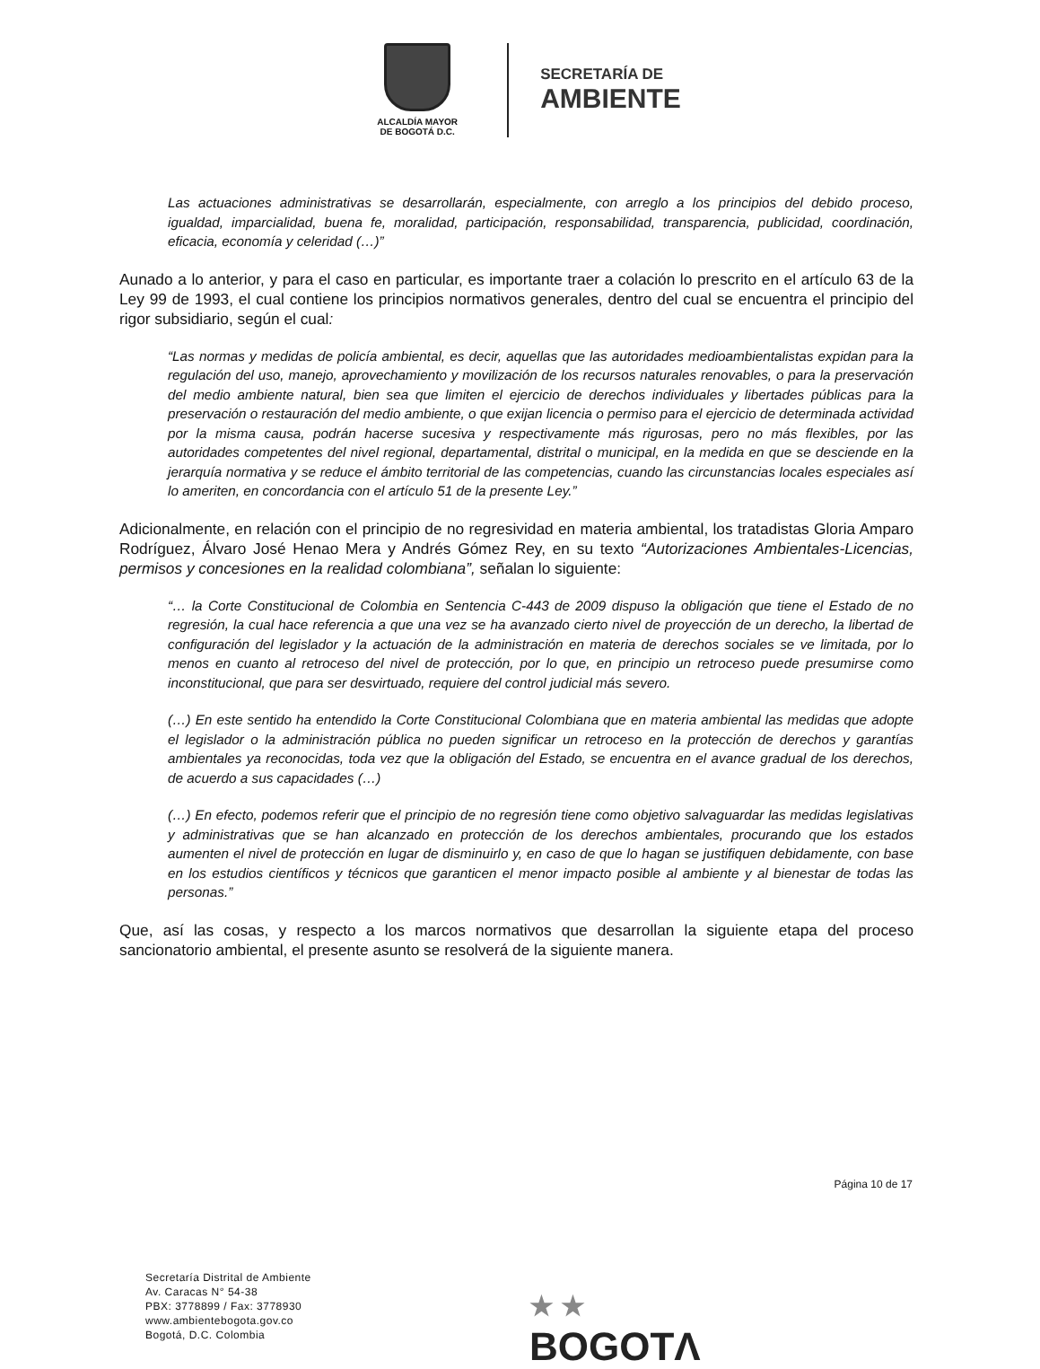ALCALDÍA MAYOR
DE BOGOTÁ D.C.
SECRETARÍA DE
AMBIENTE
Las actuaciones administrativas se desarrollarán, especialmente, con arreglo a los principios del debido proceso, igualdad, imparcialidad, buena fe, moralidad, participación, responsabilidad, transparencia, publicidad, coordinación, eficacia, economía y celeridad (…)”
Aunado a lo anterior, y para el caso en particular, es importante traer a colación lo prescrito en el artículo 63 de la Ley 99 de 1993, el cual contiene los principios normativos generales, dentro del cual se encuentra el principio del rigor subsidiario, según el cual:
“Las normas y medidas de policía ambiental, es decir, aquellas que las autoridades medioambientalistas expidan para la regulación del uso, manejo, aprovechamiento y movilización de los recursos naturales renovables, o para la preservación del medio ambiente natural, bien sea que limiten el ejercicio de derechos individuales y libertades públicas para la preservación o restauración del medio ambiente, o que exijan licencia o permiso para el ejercicio de determinada actividad por la misma causa, podrán hacerse sucesiva y respectivamente más rigurosas, pero no más flexibles, por las autoridades competentes del nivel regional, departamental, distrital o municipal, en la medida en que se desciende en la jerarquía normativa y se reduce el ámbito territorial de las competencias, cuando las circunstancias locales especiales así lo ameriten, en concordancia con el artículo 51 de la presente Ley.”
Adicionalmente, en relación con el principio de no regresividad en materia ambiental, los tratadistas Gloria Amparo Rodríguez, Álvaro José Henao Mera y Andrés Gómez Rey, en su texto “Autorizaciones Ambientales-Licencias, permisos y concesiones en la realidad colombiana”, señalan lo siguiente:
“… la Corte Constitucional de Colombia en Sentencia C-443 de 2009 dispuso la obligación que tiene el Estado de no regresión, la cual hace referencia a que una vez se ha avanzado cierto nivel de proyección de un derecho, la libertad de configuración del legislador y la actuación de la administración en materia de derechos sociales se ve limitada, por lo menos en cuanto al retroceso del nivel de protección, por lo que, en principio un retroceso puede presumirse como inconstitucional, que para ser desvirtuado, requiere del control judicial más severo.
(…) En este sentido ha entendido la Corte Constitucional Colombiana que en materia ambiental las medidas que adopte el legislador o la administración pública no pueden significar un retroceso en la protección de derechos y garantías ambientales ya reconocidas, toda vez que la obligación del Estado, se encuentra en el avance gradual de los derechos, de acuerdo a sus capacidades (…)
(…) En efecto, podemos referir que el principio de no regresión tiene como objetivo salvaguardar las medidas legislativas y administrativas que se han alcanzado en protección de los derechos ambientales, procurando que los estados aumenten el nivel de protección en lugar de disminuirlo y, en caso de que lo hagan se justifiquen debidamente, con base en los estudios científicos y técnicos que garanticen el menor impacto posible al ambiente y al bienestar de todas las personas.”
Que, así las cosas, y respecto a los marcos normativos que desarrollan la siguiente etapa del proceso sancionatorio ambiental, el presente asunto se resolverá de la siguiente manera.
Página 10 de 17
Secretaría Distrital de Ambiente
Av. Caracas N° 54-38
PBX: 3778899 / Fax: 3778930
www.ambientebogota.gov.co
Bogotá, D.C. Colombia
★ ★
BOGOTΛ